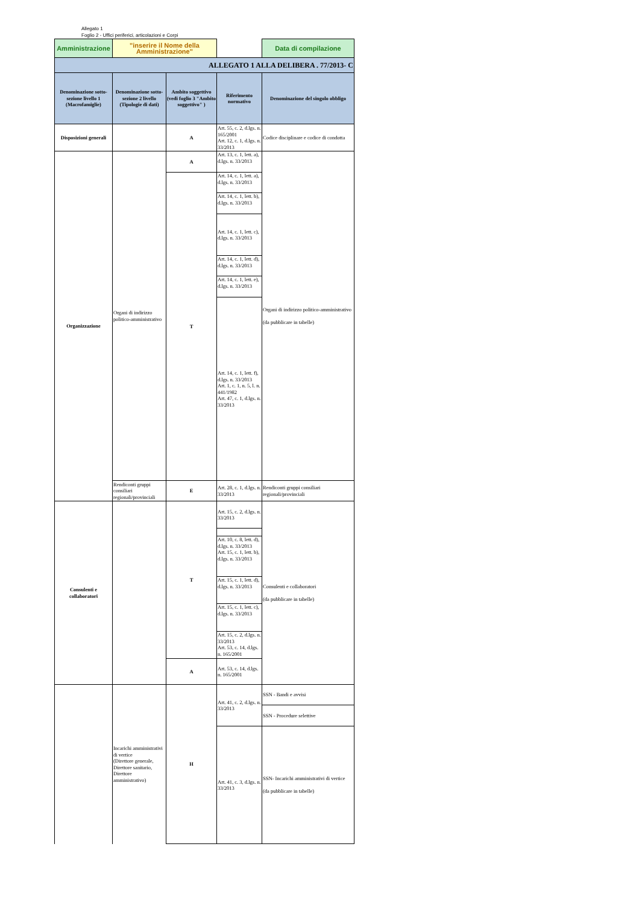Allegato 1
Foglio 2 - Uffici periferici, articolazioni e Corpi
| Amministrazione | "inserire il Nome della Amministrazione" | | | Data di compilazione |
| ALLEGATO 1 ALLA DELIBERA . 77/2013- C | | | | |
| Denominazione sotto-sezione livello 1 (Macrofamiglie) | Denominazione sotto-sezione 2 livello (Tipologie di dati) | Ambito soggettivo (vedi foglio 3 "Ambito soggettivo" ) | Riferimento normativo | Denominazione del singolo obbligo |
| Disposizioni generali | | A | Art. 55, c. 2, d.lgs. n. 165/2001 Art. 12, c. 1, d.lgs. n. 33/2013 | Codice disciplinare e codice di condotta |
| Organizzazione | Organi di indirizzo politico-amministrativo | A | Art. 13, c. 1, lett. a), d.lgs. n. 33/2013 | Organi di indirizzo politico-amministrativo (da pubblicare in tabelle) |
| | | T | Art. 14, c. 1, lett. a), d.lgs. n. 33/2013 | |
| | | | Art. 14, c. 1, lett. b), d.lgs. n. 33/2013 | |
| | | | Art. 14, c. 1, lett. c), d.lgs. n. 33/2013 | |
| | | | Art. 14, c. 1, lett. d), d.lgs. n. 33/2013 | |
| | | | Art. 14, c. 1, lett. e), d.lgs. n. 33/2013 | |
| | | | Art. 14, c. 1, lett. f), d.lgs. n. 33/2013 Art. 1, c. 1, n. 5, l. n. 441/1982 Art. 47, c. 1, d.lgs. n. 33/2013 | |
| | Rendiconti gruppi consiliari regionali/provinciali | E | Art. 28, c. 1, d.lgs. n. 33/2013 | Rendiconti gruppi consiliari regionali/provinciali |
| Consulenti e collaboratori | | T | Art. 15, c. 2, d.lgs. n. 33/2013 | Consulenti e collaboratori (da pubblicare in tabelle) |
| | | | Art. 10, c. 8, lett. d), d.lgs. n. 33/2013 Art. 15, c. 1, lett. b), d.lgs. n. 33/2013 | |
| | | | Art. 15, c. 1, lett. d), d.lgs. n. 33/2013 | |
| | | | Art. 15, c. 1, lett. c), d.lgs. n. 33/2013 | |
| | | | Art. 15, c. 2, d.lgs. n. 33/2013 Art. 53, c. 14, d.lgs. n. 165/2001 | |
| | | A | Art. 53, c. 14, d.lgs. n. 165/2001 | |
| | Incarichi amministrativi di vertice (Direttore generale, Direttore sanitario, Direttore amministrativo) | H | Art. 41, c. 2, d.lgs. n. 33/2013 | SSN - Bandi e avvisi |
| | | | | SSN - Procedure selettive |
| | | | Art. 41, c. 3, d.lgs. n. 33/2013 | SSN- Incarichi amministrativi di vertice (da pubblicare in tabelle) |